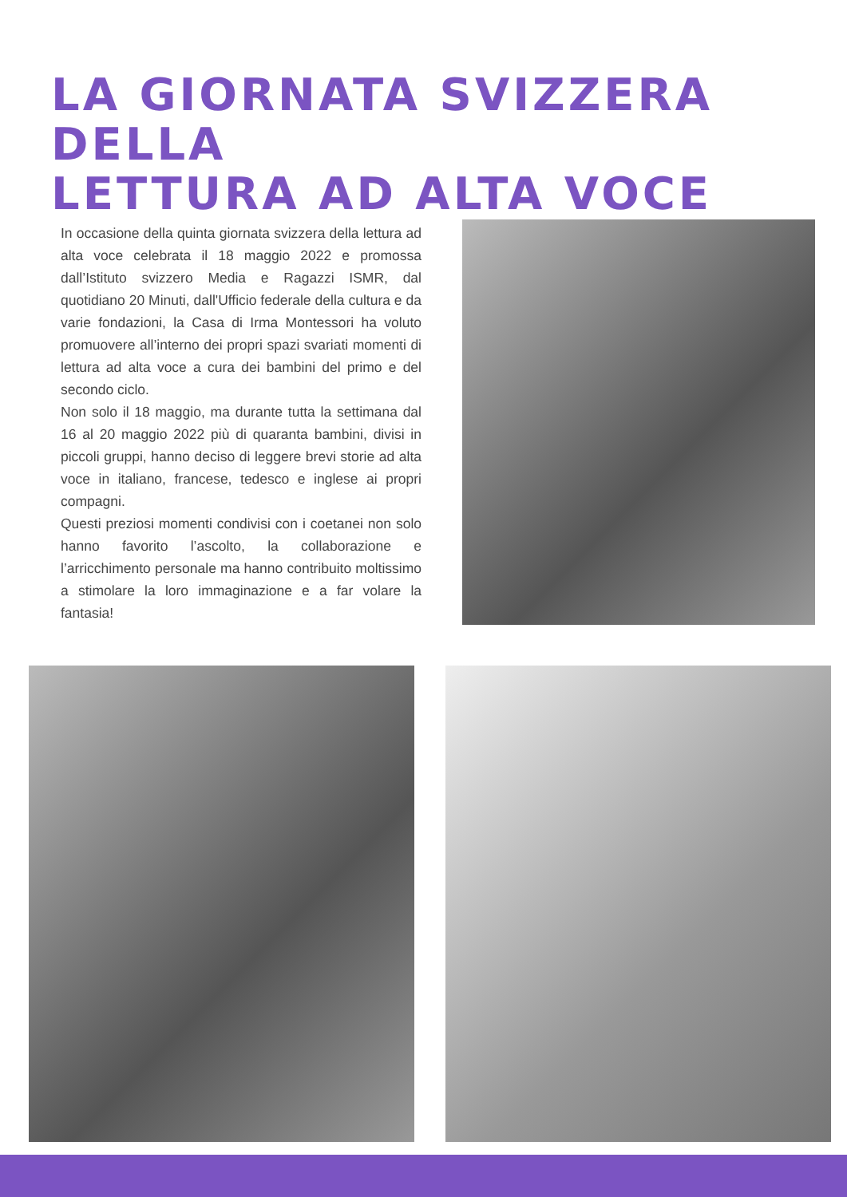LA GIORNATA SVIZZERA DELLA
LETTURA AD ALTA VOCE
In occasione della quinta giornata svizzera della lettura ad alta voce celebrata il 18 maggio 2022 e promossa dall’Istituto svizzero Media e Ragazzi ISMR, dal quotidiano 20 Minuti, dall'Ufficio federale della cultura e da varie fondazioni, la Casa di Irma Montessori ha voluto promuovere all’interno dei propri spazi svariati momenti di lettura ad alta voce a cura dei bambini del primo e del secondo ciclo.
Non solo il 18 maggio, ma durante tutta la settimana dal 16 al 20 maggio 2022 più di quaranta bambini, divisi in piccoli gruppi, hanno deciso di leggere brevi storie ad alta voce in italiano, francese, tedesco e inglese ai propri compagni.
Questi preziosi momenti condivisi con i coetanei non solo hanno favorito l’ascolto, la collaborazione e l’arricchimento personale ma hanno contribuito moltissimo a stimolare la loro immaginazione e a far volare la fantasia!